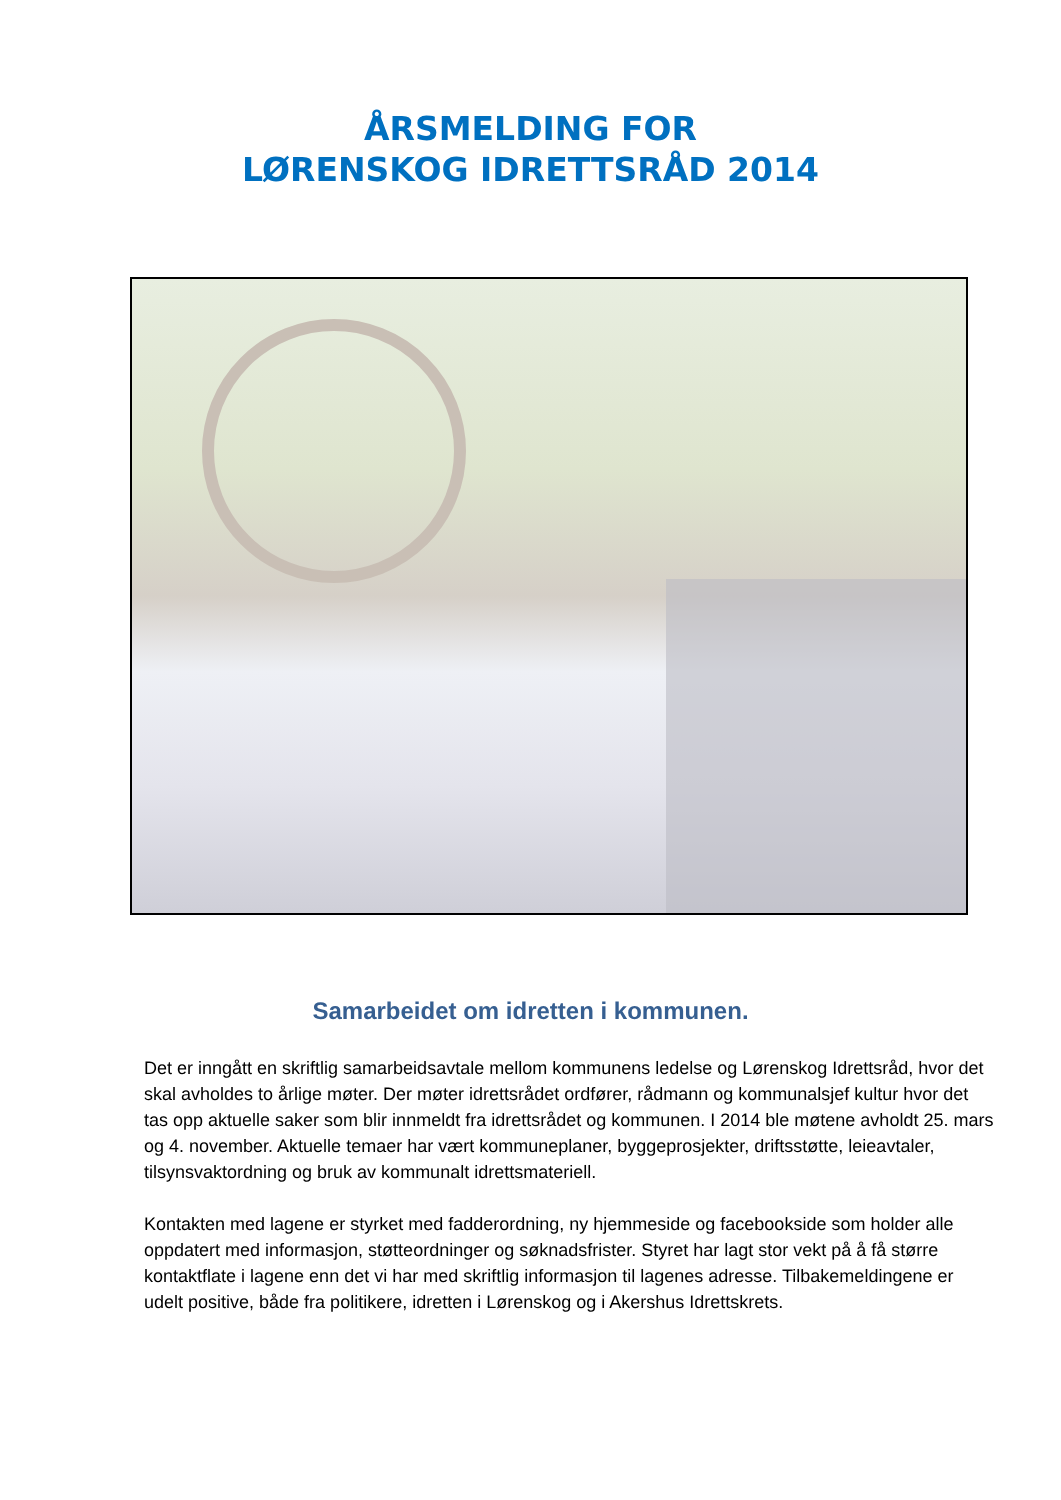ÅRSMELDING FOR
LØRENSKOG IDRETTSRÅD 2014
Samarbeidet om idretten i kommunen.
Det er inngått en skriftlig samarbeidsavtale mellom kommunens ledelse og Lørenskog Idrettsråd, hvor det skal avholdes to årlige møter. Der møter idrettsrådet ordfører, rådmann og kommunalsjef kultur hvor det tas opp aktuelle saker som blir innmeldt fra idrettsrådet og kommunen. I 2014 ble møtene avholdt 25. mars og 4. november. Aktuelle temaer har vært kommuneplaner, byggeprosjekter, driftsstøtte, leieavtaler, tilsynsvaktordning og bruk av kommunalt idrettsmateriell.
Kontakten med lagene er styrket med fadderordning, ny hjemmeside og facebookside som holder alle oppdatert med informasjon, støtteordninger og søknadsfrister. Styret har lagt stor vekt på å få større kontaktflate i lagene enn det vi har med skriftlig informasjon til lagenes adresse. Tilbakemeldingene er udelt positive, både fra politikere, idretten i Lørenskog og i Akershus Idrettskrets.